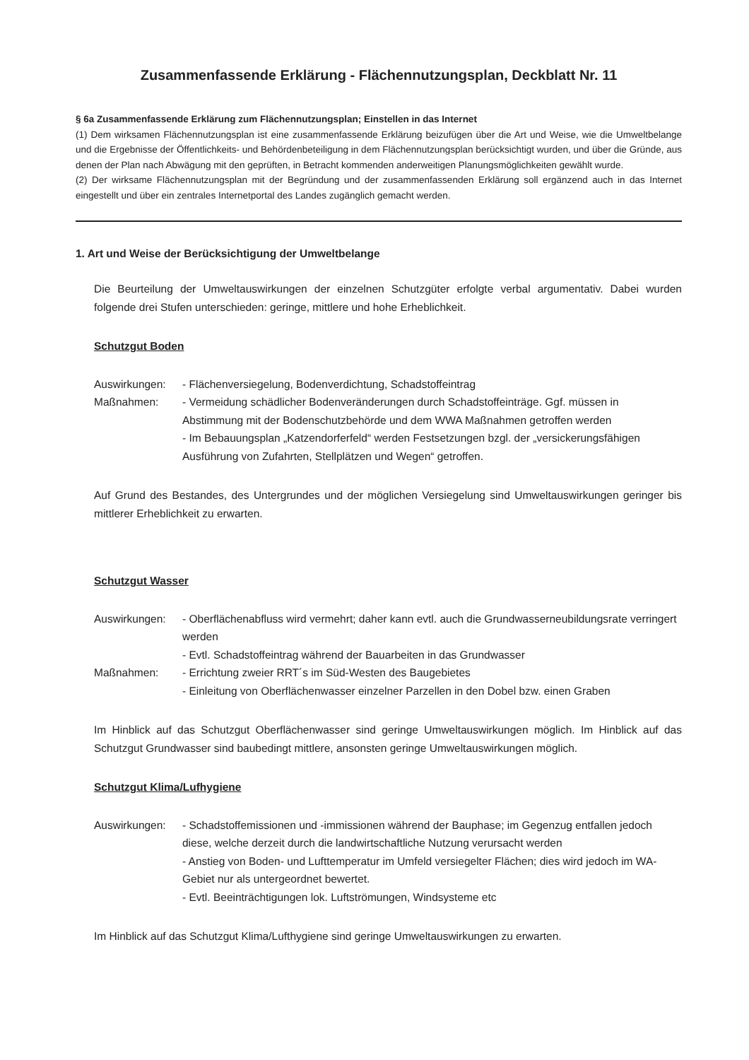Zusammenfassende Erklärung - Flächennutzungsplan, Deckblatt Nr. 11
§ 6a Zusammenfassende Erklärung zum Flächennutzungsplan; Einstellen in das Internet
(1) Dem wirksamen Flächennutzungsplan ist eine zusammenfassende Erklärung beizufügen über die Art und Weise, wie die Umweltbelange und die Ergebnisse der Öffentlichkeits- und Behördenbeteiligung in dem Flächennutzungsplan berücksichtigt wurden, und über die Gründe, aus denen der Plan nach Abwägung mit den geprüften, in Betracht kommenden anderweitigen Planungsmöglichkeiten gewählt wurde.
(2) Der wirksame Flächennutzungsplan mit der Begründung und der zusammenfassenden Erklärung soll ergänzend auch in das Internet eingestellt und über ein zentrales Internetportal des Landes zugänglich gemacht werden.
1. Art und Weise der Berücksichtigung der Umweltbelange
Die Beurteilung der Umweltauswirkungen der einzelnen Schutzgüter erfolgte verbal argumentativ. Dabei wurden folgende drei Stufen unterschieden: geringe, mittlere und hohe Erheblichkeit.
Schutzgut Boden
Auswirkungen: - Flächenversiegelung, Bodenverdichtung, Schadstoffeintrag
Maßnahmen: - Vermeidung schädlicher Bodenveränderungen durch Schadstoffeinträge. Ggf. müssen in Abstimmung mit der Bodenschutzbehörde und dem WWA Maßnahmen getroffen werden
- Im Bebauungsplan „Katzendorferfeld“ werden Festsetzungen bzgl. der „versickerungsfähigen Ausführung von Zufahrten, Stellplätzen und Wegen“ getroffen.
Auf Grund des Bestandes, des Untergrundes und der möglichen Versiegelung sind Umweltauswirkungen geringer bis mittlerer Erheblichkeit zu erwarten.
Schutzgut Wasser
Auswirkungen: - Oberflächenabfluss wird vermehrt; daher kann evtl. auch die Grundwasserneubildungsrate verringert werden
- Evtl. Schadstoffeintrag während der Bauarbeiten in das Grundwasser
Maßnahmen: - Errichtung zweier RRT´s im Süd-Westen des Baugebietes
- Einleitung von Oberflächenwasser einzelner Parzellen in den Dobel bzw. einen Graben
Im Hinblick auf das Schutzgut Oberflächenwasser sind geringe Umweltauswirkungen möglich. Im Hinblick auf das Schutzgut Grundwasser sind baubedingt mittlere, ansonsten geringe Umweltauswirkungen möglich.
Schutzgut Klima/Lufhygiene
Auswirkungen: - Schadstoffemissionen und -immissionen während der Bauphase; im Gegenzug entfallen jedoch diese, welche derzeit durch die landwirtschaftliche Nutzung verursacht werden
- Anstieg von Boden- und Lufttemperatur im Umfeld versiegelter Flächen; dies wird jedoch im WA-Gebiet nur als untergeordnet bewertet.
- Evtl. Beeinträchtigungen lok. Luftströmungen, Windsysteme etc
Im Hinblick auf das Schutzgut Klima/Lufthygiene sind geringe Umweltauswirkungen zu erwarten.